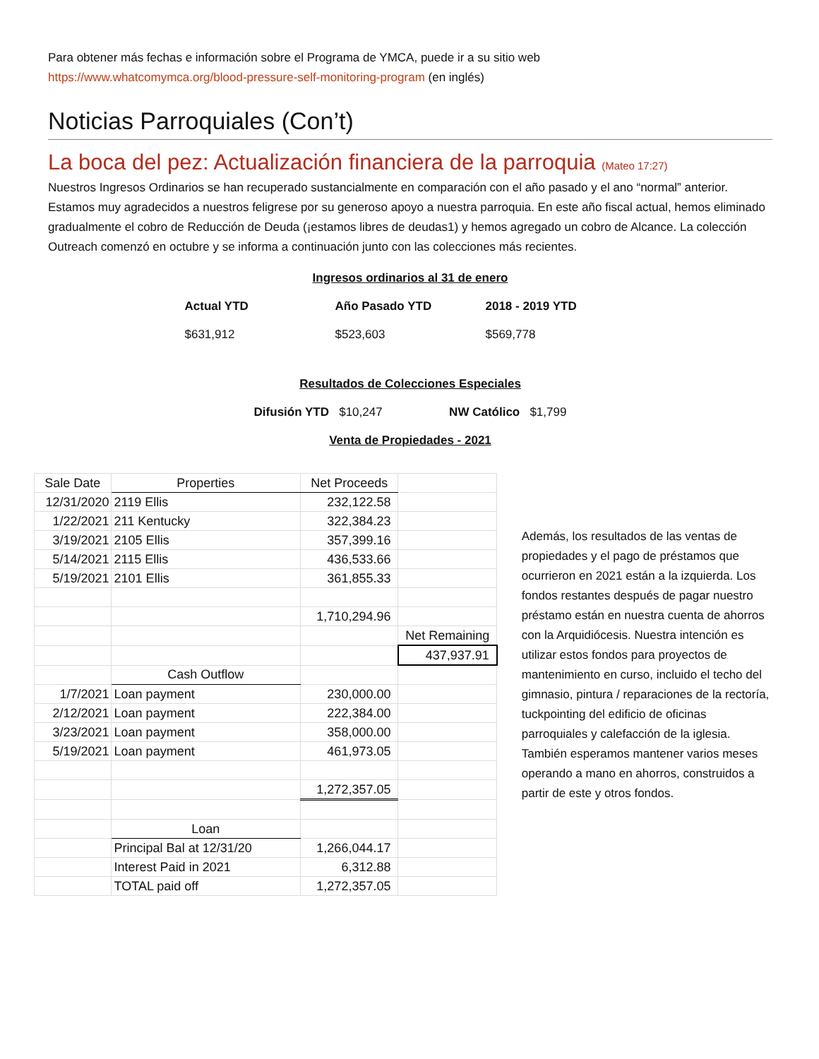Para obtener más fechas e información sobre el Programa de YMCA, puede ir a su sitio web
https://www.whatcomymca.org/blood-pressure-self-monitoring-program (en inglés)
Noticias Parroquiales (Con’t)
La boca del pez: Actualización financiera de la parroquia (Mateo 17:27)
Nuestros Ingresos Ordinarios se han recuperado sustancialmente en comparación con el año pasado y el ano “normal” anterior. Estamos muy agradecidos a nuestros feligrese por su generoso apoyo a nuestra parroquia. En este año fiscal actual, hemos eliminado gradualmente el cobro de Reducción de Deuda (¡estamos libres de deudas1) y hemos agregado un cobro de Alcance. La colección Outreach comenzó en octubre y se informa a continuación junto con las colecciones más recientes.
Ingresos ordinarios al 31 de enero
Actual YTD Año Pasado YTD 2018 - 2019 YTD
$631,912 $523,603 $569,778
Resultados de Colecciones Especiales
Difusión YTD $10,247 NW Católico $1,799
Venta de Propiedades - 2021
| Sale Date | Properties | Net Proceeds | |
| 12/31/2020 | 2119 Ellis | 232,122.58 | |
| 1/22/2021 | 211 Kentucky | 322,384.23 | |
| 3/19/2021 | 2105 Ellis | 357,399.16 | |
| 5/14/2021 | 2115 Ellis | 436,533.66 | |
| 5/19/2021 | 2101 Ellis | 361,855.33 | |
| | | 1,710,294.96 | |
| | | | Net Remaining |
| | | | 437,937.91 |
| | Cash Outflow | | |
| 1/7/2021 | Loan payment | 230,000.00 | |
| 2/12/2021 | Loan payment | 222,384.00 | |
| 3/23/2021 | Loan payment | 358,000.00 | |
| 5/19/2021 | Loan payment | 461,973.05 | |
| | | 1,272,357.05 | |
| | Loan | | |
| | Principal Bal at 12/31/20 | 1,266,044.17 | |
| | Interest Paid in 2021 | 6,312.88 | |
| | TOTAL paid off | 1,272,357.05 | |
Además, los resultados de las ventas de propiedades y el pago de préstamos que ocurrieron en 2021 están a la izquierda. Los fondos restantes después de pagar nuestro préstamo están en nuestra cuenta de ahorros con la Arquidiócesis. Nuestra intención es utilizar estos fondos para proyectos de mantenimiento en curso, incluido el techo del gimnasio, pintura / reparaciones de la rectoría, tuckpointing del edificio de oficinas parroquiales y calefacción de la iglesia. También esperamos mantener varios meses operando a mano en ahorros, construidos a partir de este y otros fondos.